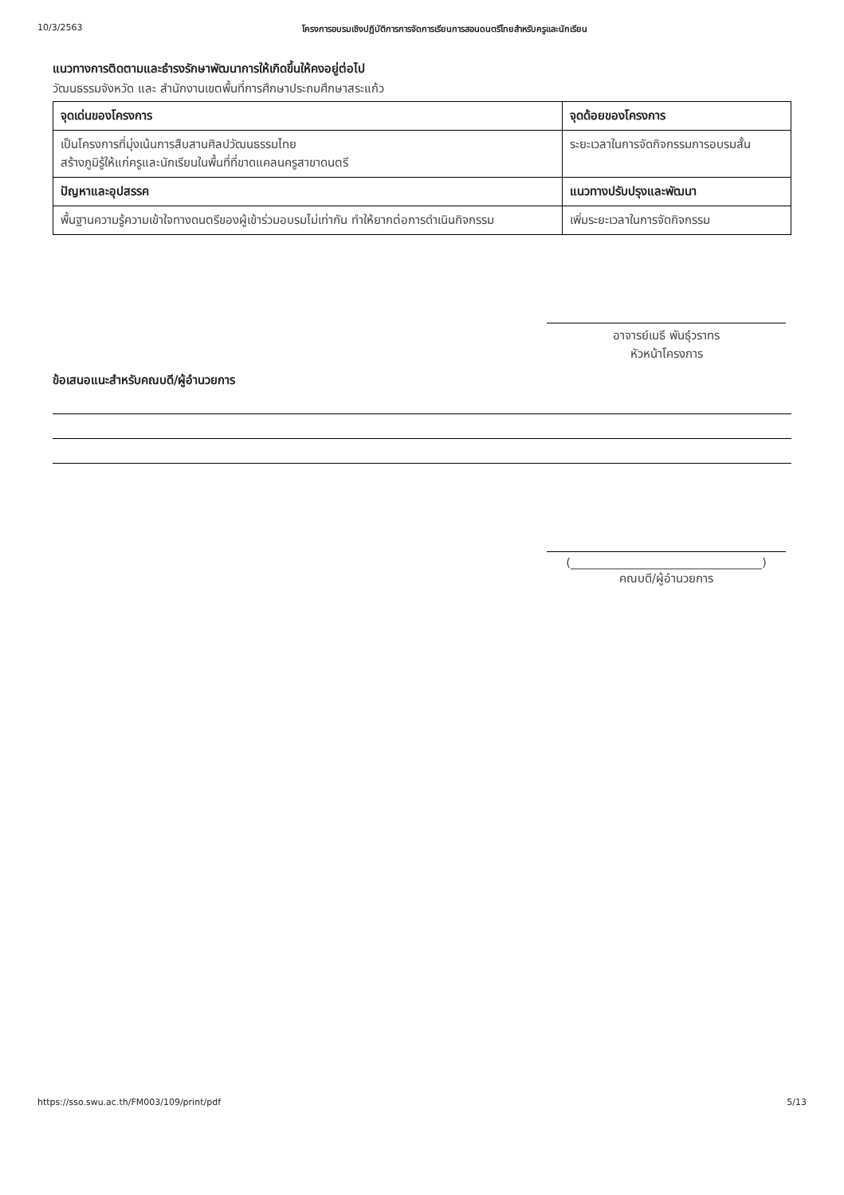10/3/2563 โครงการอบรมเชิงปฏิบัติการการจัดการเรียนการสอนดนตรีไทยสำหรับครูและนักเรียน
แนวทางการติดตามและธำรงรักษาพัฒนาการให้เกิดขึ้นให้คงอยู่ต่อไป
วัฒนธรรมจังหวัด และ สำนักงานเขตพื้นที่การศึกษาประถมศึกษาสระแก้ว
| จุดเด่นของโครงการ | จุดด้อยของโครงการ |
| --- | --- |
| เป็นโครงการที่มุ่งเน้นการสืบสานศิลปวัฒนธรรมไทย สร้างภูมิรู้ให้แก่ครูและนักเรียนในพื้นที่ที่ขาดแคลนครูสาขาดนตรี | ระยะเวลาในการจัดกิจกรรมการอบรมสั้น |
| ปัญหาและอุปสรรค | แนวทางปรับปรุงและพัฒนา |
| พื้นฐานความรู้ความเข้าใจทางดนตรีของผู้เข้าร่วมอบรมไม่เท่ากัน ทำให้ยากต่อการดำเนินกิจกรรม | เพิ่มระยะเวลาในการจัดกิจกรรม |
อาจารย์เมธี พันธุ์วราทร
หัวหน้าโครงการ
ข้อเสนอแนะสำหรับคณบดี/ผู้อำนวยการ
(________________________________)
คณบดี/ผู้อำนวยการ
https://sso.swu.ac.th/FM003/109/print/pdf 5/13